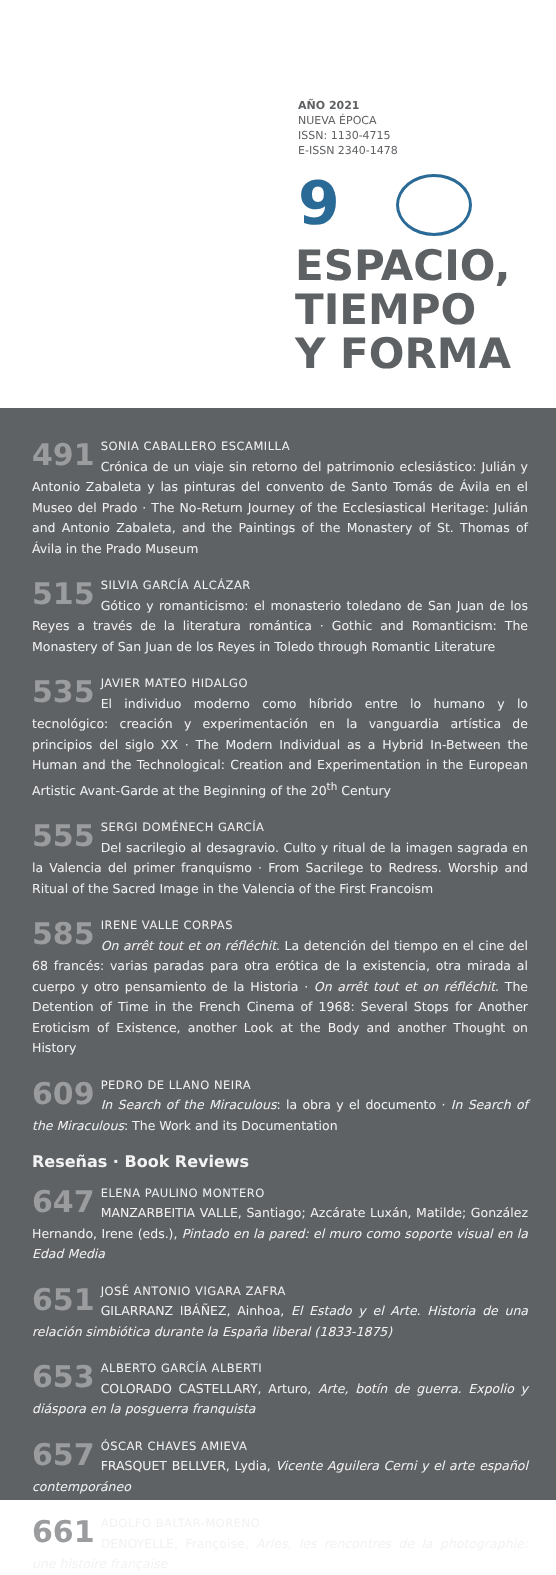AÑO 2021
NUEVA ÉPOCA
ISSN: 1130-4715
E-ISSN 2340-1478
9
ESPACIO,
TIEMPO
Y FORMA
491 SONIA CABALLERO ESCAMILLA
Crónica de un viaje sin retorno del patrimonio eclesiástico: Julián y Antonio Zabaleta y las pinturas del convento de Santo Tomás de Ávila en el Museo del Prado · The No-Return Journey of the Ecclesiastical Heritage: Julián and Antonio Zabaleta, and the Paintings of the Monastery of St. Thomas of Ávila in the Prado Museum
515 SILVIA GARCÍA ALCÁZAR
Gótico y romanticismo: el monasterio toledano de San Juan de los Reyes a través de la literatura romántica · Gothic and Romanticism: The Monastery of San Juan de los Reyes in Toledo through Romantic Literature
535 JAVIER MATEO HIDALGO
El individuo moderno como híbrido entre lo humano y lo tecnológico: creación y experimentación en la vanguardia artística de principios del siglo XX · The Modern Individual as a Hybrid In-Between the Human and the Technological: Creation and Experimentation in the European Artistic Avant-Garde at the Beginning of the 20<sup>th</sup> Century
555 SERGI DOMÉNECH GARCÍA
Del sacrilegio al desagravio. Culto y ritual de la imagen sagrada en la Valencia del primer franquismo · From Sacrilege to Redress. Worship and Ritual of the Sacred Image in the Valencia of the First Francoism
585 IRENE VALLE CORPAS
On arrêt tout et on réfléchit. La detención del tiempo en el cine del 68 francés: varias paradas para otra erótica de la existencia, otra mirada al cuerpo y otro pensamiento de la Historia · On arrêt tout et on réfléchit. The Detention of Time in the French Cinema of 1968: Several Stops for Another Eroticism of Existence, another Look at the Body and another Thought on History
609 PEDRO DE LLANO NEIRA
In Search of the Miraculous: la obra y el documento · In Search of the Miraculous: The Work and its Documentation
Reseñas · Book Reviews
647 ELENA PAULINO MONTERO
MANZARBEITIA VALLE, Santiago; Azcárate Luxán, Matilde; González Hernando, Irene (eds.), Pintado en la pared: el muro como soporte visual en la Edad Media
651 JOSÉ ANTONIO VIGARA ZAFRA
GILARRANZ IBÁÑEZ, Ainhoa, El Estado y el Arte. Historia de una relación simbiótica durante la España liberal (1833-1875)
653 ALBERTO GARCÍA ALBERTI
COLORADO CASTELLARY, Arturo, Arte, botín de guerra. Expolio y diáspora en la posguerra franquista
657 ÓSCAR CHAVES AMIEVA
FRASQUET BELLVER, Lydia, Vicente Aguilera Cerni y el arte español contemporáneo
661 ADOLFO BALTAR-MORENO
DENOYELLE, Françoise, Arles, les rencontres de la photographie: une histoire française